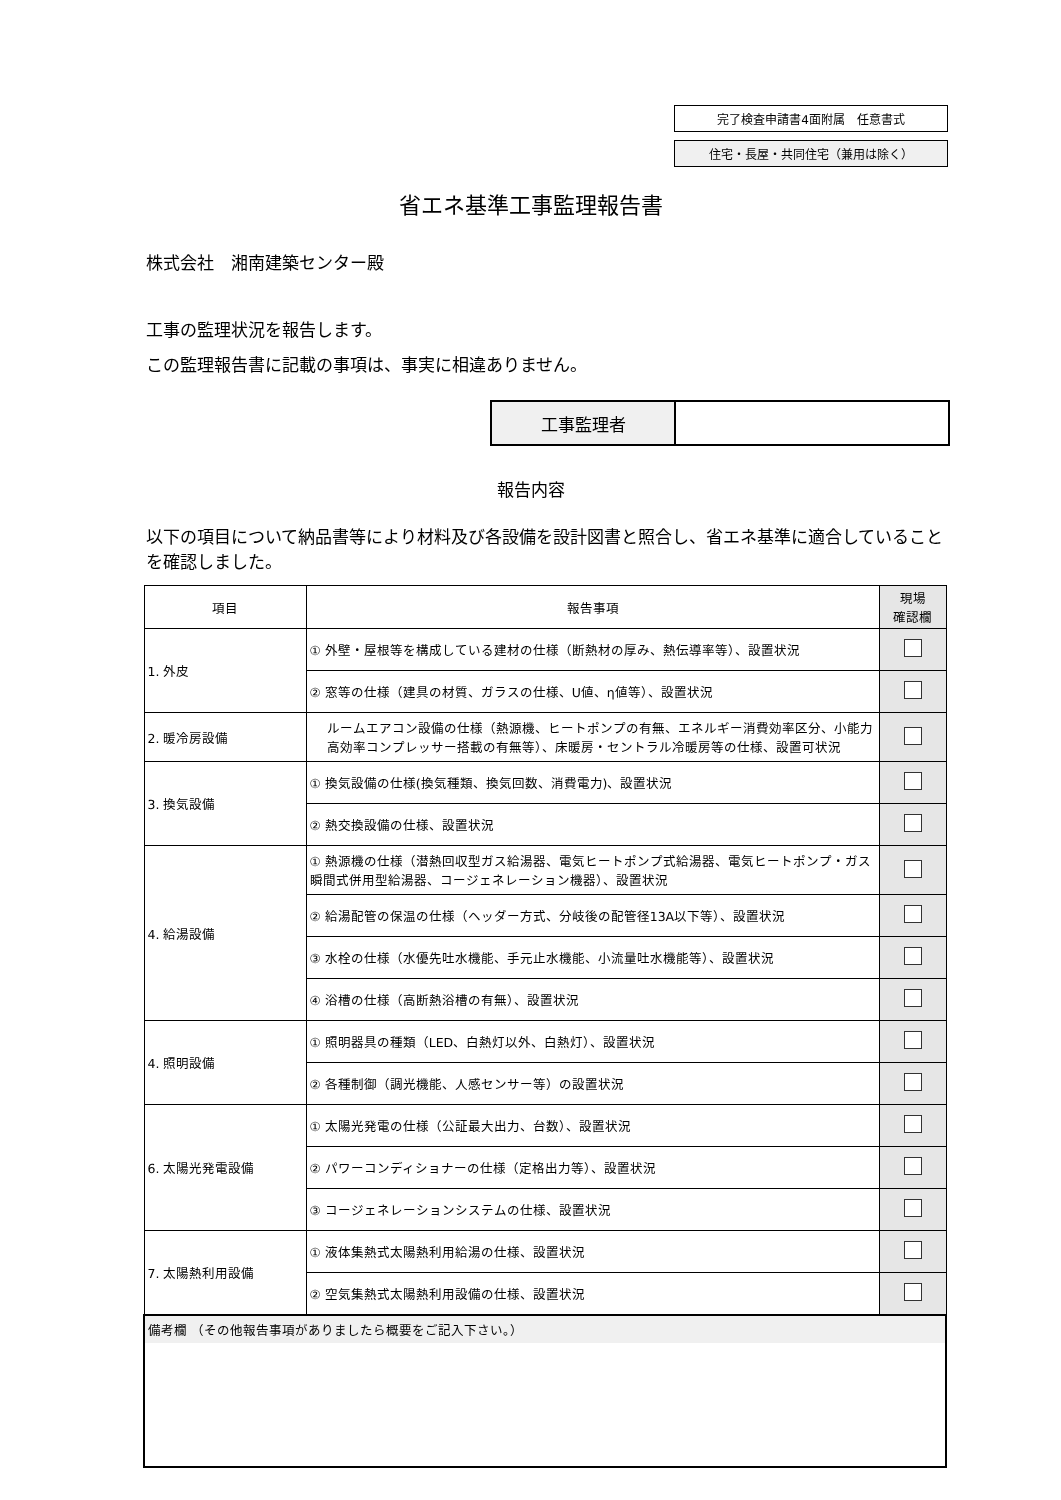完了検査申請書4面附属　任意書式
住宅・長屋・共同住宅（兼用は除く）
省エネ基準工事監理報告書
株式会社　湘南建築センター殿
工事の監理状況を報告します。
この監理報告書に記載の事項は、事実に相違ありません。
| 工事監理者 | |
報告内容
以下の項目について納品書等により材料及び各設備を設計図書と照合し、省エネ基準に適合していることを確認しました。
| 項目 | 報告事項 | 現場 確認欄 |
| --- | --- | --- |
| 1. 外皮 | ① 外壁・屋根等を構成している建材の仕様（断熱材の厚み、熱伝導率等）、設置状況 | |
| | ② 窓等の仕様（建具の材質、ガラスの仕様、U値、η値等）、設置状況 | |
| 2. 暖冷房設備 | ルームエアコン設備の仕様（熱源機、ヒートポンプの有無、エネルギー消費効率区分、小能力高効率コンプレッサー搭載の有無等）、床暖房・セントラル冷暖房等の仕様、設置可状況 | |
| 3. 換気設備 | ① 換気設備の仕様(換気種類、換気回数、消費電力)、設置状況 | |
| | ② 熱交換設備の仕様、設置状況 | |
| 4. 給湯設備 | ① 熱源機の仕様（潜熱回収型ガス給湯器、電気ヒートポンプ式給湯器、電気ヒートポンプ・ガス瞬間式併用型給湯器、コージェネレーション機器）、設置状況 | |
| | ② 給湯配管の保温の仕様（ヘッダー方式、分岐後の配管径13A以下等）、設置状況 | |
| | ③ 水栓の仕様（水優先吐水機能、手元止水機能、小流量吐水機能等）、設置状況 | |
| | ④ 浴槽の仕様（高断熱浴槽の有無）、設置状況 | |
| 4. 照明設備 | ① 照明器具の種類（LED、白熱灯以外、白熱灯）、設置状況 | |
| | ② 各種制御（調光機能、人感センサー等）の設置状況 | |
| 6. 太陽光発電設備 | ① 太陽光発電の仕様（公証最大出力、台数）、設置状況 | |
| | ② パワーコンディショナーの仕様（定格出力等）、設置状況 | |
| | ③ コージェネレーションシステムの仕様、設置状況 | |
| 7. 太陽熱利用設備 | ① 液体集熱式太陽熱利用給湯の仕様、設置状況 | |
| | ② 空気集熱式太陽熱利用設備の仕様、設置状況 | |
| 備考欄 （その他報告事項がありましたら概要をご記入下さい。） | | |